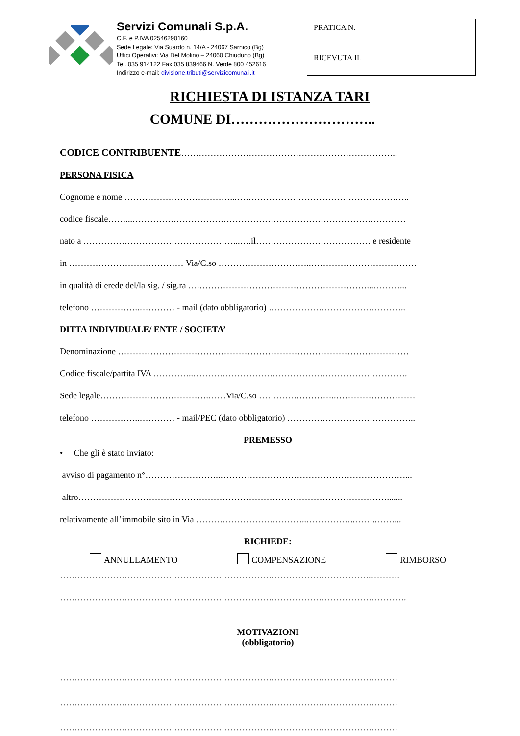Servizi Comunali S.p.A.
C.F. e P.IVA 02546290160
Sede Legale: Via Suardo n. 14/A - 24067 Sarnico (Bg)
Uffici Operativi: Via Del Molino – 24060 Chiuduno (Bg)
Tel. 035 914122 Fax 035 839466 N. Verde 800 452616
Indirizzo e-mail: divisione.tributi@servizicomunali.it
PRATICA N.
RICEVUTA IL
RICHIESTA DI ISTANZA TARI
COMUNE DI…………………………..
CODICE CONTRIBUENTE………………………………………………………………..
PERSONA FISICA
Cognome e nome ………………………………...…………………………………………………..
codice fiscale……...…………………………………………………………………………………
nato a ……………………………………………...….il………………………………… e residente
in ………………………………… Via/C.so …………………………..………………………………
in qualità di erede del/la sig. / sig.ra ….…………………………………………………...………...
telefono ……………..………… - mail (dato obbligatorio) ………………………………………..
DITTA INDIVIDUALE/ ENTE / SOCIETA’
Denominazione ………………………………………………………………………………………
Codice fiscale/partita IVA …………..……………………………………………………………….
Sede legale……………………………….……Via/C.so ………….…………..………………………
telefono ……………..………… - mail/PEC (dato obbligatorio) ……………………………………..
PREMESSO
• Che gli è stato inviato:
avviso di pagamento n°……………………..………………………………………………………...
altro…………………………………………………………………………………………….......
relativamente all’immobile sito in Via ………………………………..……………..……..……...
RICHIEDE:
ANNULLAMENTO COMPENSAZIONE RIMBORSO
…………………………………………………………………………………………….……….
……………………………………………………………………………………………………….
MOTIVAZIONI
(obbligatorio)
…………………………………………………………………………………………………….
…………………………………………………………………………………………………….
…………………………………………………………………………………………………….